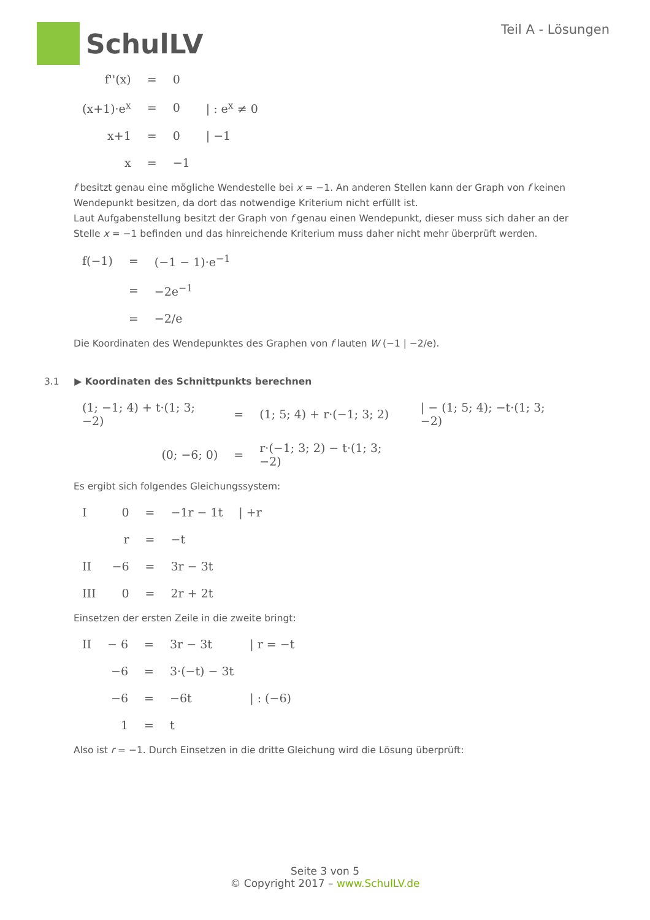SchulLV
Teil A - Lösungen
| f''(x) | = | 0 | |
| (x+1)·e<sup>x</sup> | = | 0 | / : e<sup>x</sup> ≠ 0 |
| x+1 | = | 0 | / −1 |
| x | = | −1 | |
f besitzt genau eine mögliche Wendestelle bei x = −1. An anderen Stellen kann der Graph von f keinen Wendepunkt besitzen, da dort das notwendige Kriterium nicht erfüllt ist.
Laut Aufgabenstellung besitzt der Graph von f genau einen Wendepunkt, dieser muss sich daher an der Stelle x = −1 befinden und das hinreichende Kriterium muss daher nicht mehr überprüft werden.
| f(−1) | = | (−1 − 1)·e<sup>−1</sup> |
| | = | −2e<sup>−1</sup> |
| | = | −2/e |
Die Koordinaten des Wendepunktes des Graphen von f lauten W (−1 | −2/e).
3.1 ▶ Koordinaten des Schnittpunkts berechnen
| (1; −1; 4) + t·(1; 3; −2) | = | (1; 5; 4) + r·(−1; 3; 2) | / − (1; 5; 4); −t·(1; 3; −2) |
| (0; −6; 0) | = | r·(−1; 3; 2) − t·(1; 3; −2) | |
Es ergibt sich folgendes Gleichungssystem:
| I | 0 | = | −1r − 1t | / +r |
| | r | = | −t | |
| II | −6 | = | 3r − 3t | |
| III | 0 | = | 2r + 2t | |
Einsetzen der ersten Zeile in die zweite bringt:
| II | − 6 | = | 3r − 3t | / r = −t |
| | −6 | = | 3·(−t) − 3t | |
| | −6 | = | −6t | / : (−6) |
| | 1 | = | t | |
Also ist r = −1. Durch Einsetzen in die dritte Gleichung wird die Lösung überprüft:
Seite 3 von 5
© Copyright 2017 – www.SchulLV.de